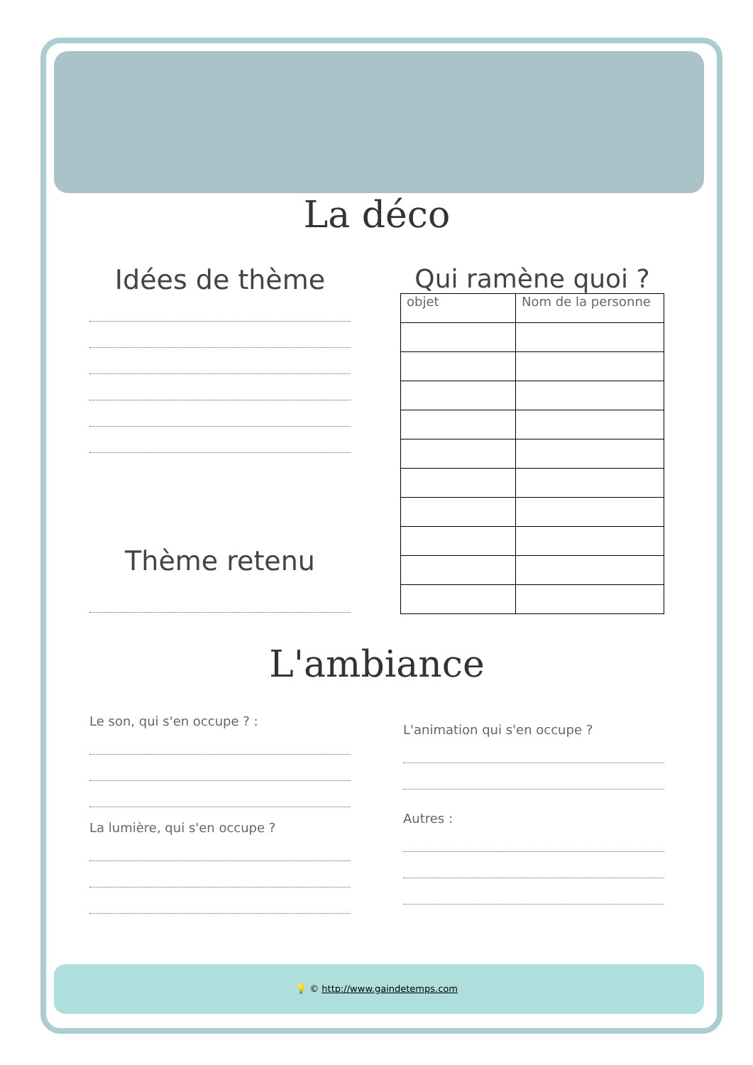La déco
Idées de thème
Thème retenu
Qui ramène quoi ?
| objet | Nom de la personne |
L'ambiance
Le son, qui s'en occupe ? :
La lumière, qui s'en occupe ?
L'animation qui s'en occupe ?
Autres :
💡 © http://www.gaindetemps.com